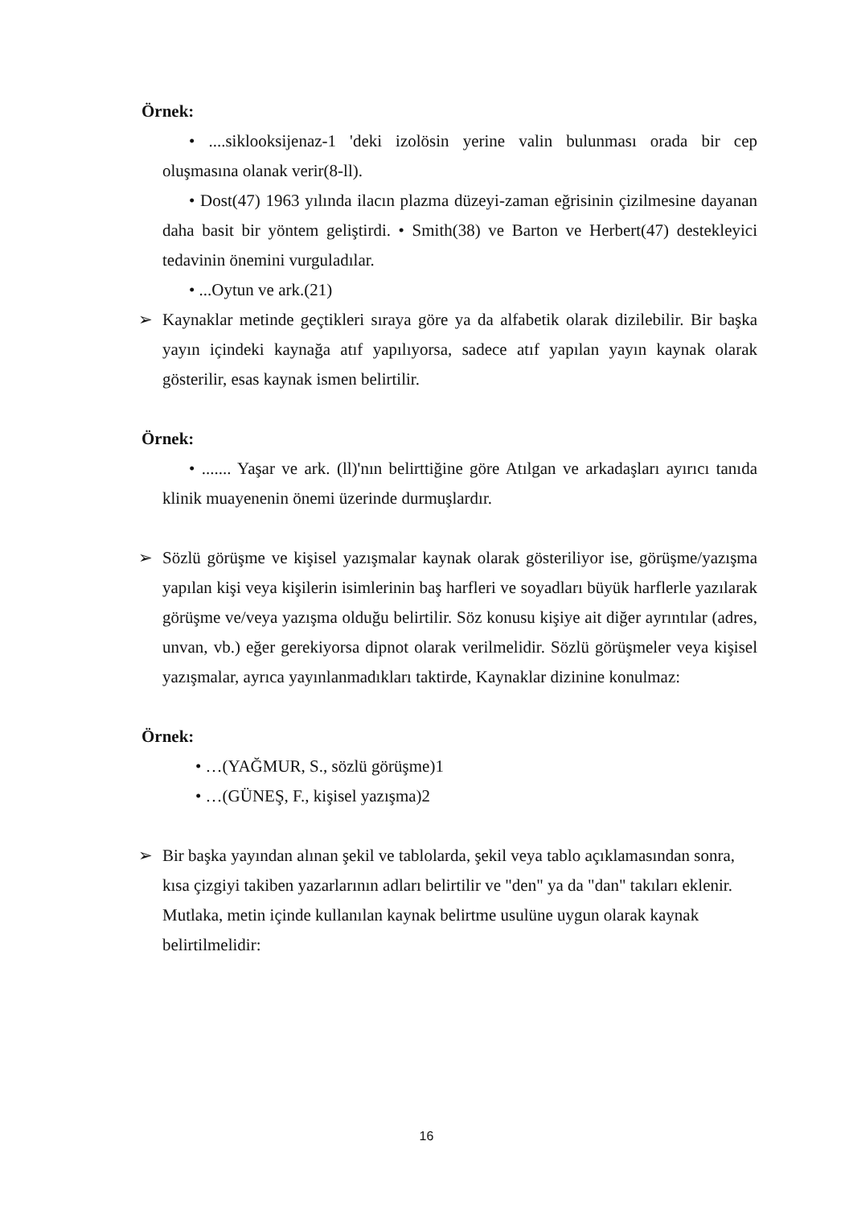Örnek:
• ....siklooksijenaz-1 'deki izolösin yerine valin bulunması orada bir cep oluşmasına olanak verir(8-ll).
• Dost(47) 1963 yılında ilacın plazma düzeyi-zaman eğrisinin çizilmesine dayanan daha basit bir yöntem geliştirdi. • Smith(38) ve Barton ve Herbert(47) destekleyici tedavinin önemini vurguladılar.
• ...Oytun ve ark.(21)
➢ Kaynaklar metinde geçtikleri sıraya göre ya da alfabetik olarak dizilebilir. Bir başka yayın içindeki kaynağa atıf yapılıyorsa, sadece atıf yapılan yayın kaynak olarak gösterilir, esas kaynak ismen belirtilir.
Örnek:
• ....... Yaşar ve ark. (ll)'nın belirttiğine göre Atılgan ve arkadaşları ayırıcı tanıda klinik muayenenin önemi üzerinde durmuşlardır.
➢ Sözlü görüşme ve kişisel yazışmalar kaynak olarak gösteriliyor ise, görüşme/yazışma yapılan kişi veya kişilerin isimlerinin baş harfleri ve soyadları büyük harflerle yazılarak görüşme ve/veya yazışma olduğu belirtilir. Söz konusu kişiye ait diğer ayrıntılar (adres, unvan, vb.) eğer gerekiyorsa dipnot olarak verilmelidir. Sözlü görüşmeler veya kişisel yazışmalar, ayrıca yayınlanmadıkları taktirde, Kaynaklar dizinine konulmaz:
Örnek:
• …(YAĞMUR, S., sözlü görüşme)1
• …(GÜNEŞ, F., kişisel yazışma)2
➢ Bir başka yayından alınan şekil ve tablolarda, şekil veya tablo açıklamasından sonra, kısa çizgiyi takiben yazarlarının adları belirtilir ve "den" ya da "dan" takıları eklenir. Mutlaka, metin içinde kullanılan kaynak belirtme usulüne uygun olarak kaynak belirtilmelidir:
16